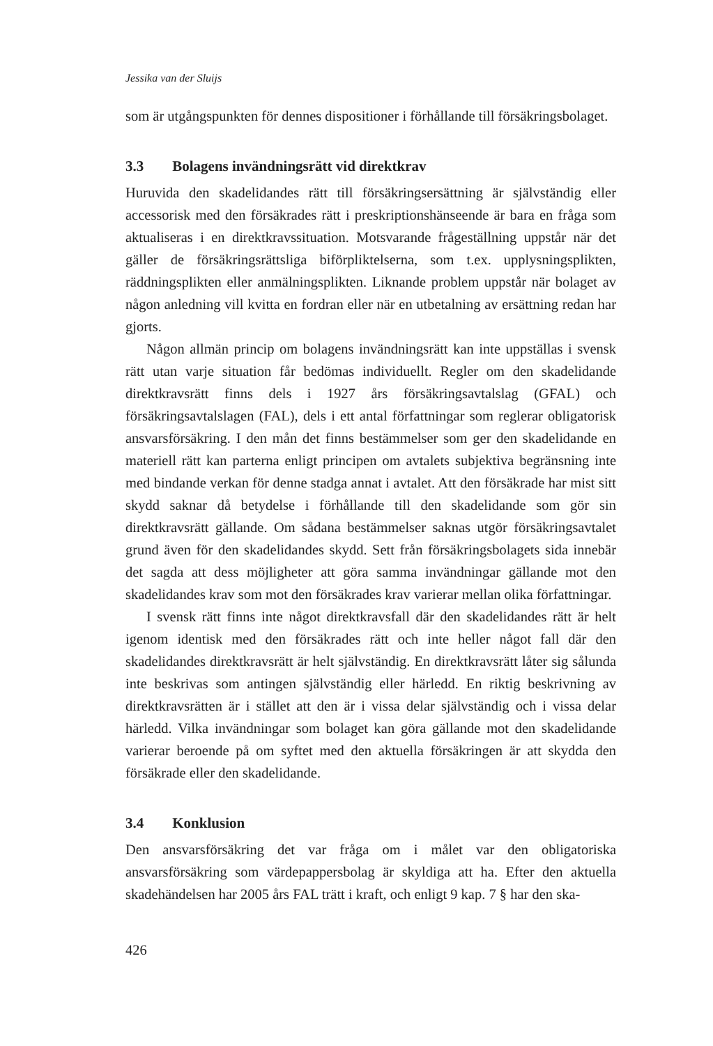Jessika van der Sluijs
som är utgångspunkten för dennes dispositioner i förhållande till försäkringsbolaget.
3.3 Bolagens invändningsrätt vid direktkrav
Huruvida den skadelidandes rätt till försäkringsersättning är självständig eller accessorisk med den försäkrades rätt i preskriptionshänseende är bara en fråga som aktualiseras i en direktkravssituation. Motsvarande frågeställning uppstår när det gäller de försäkringsrättsliga biförpliktelserna, som t.ex. upplysningsplikten, räddningsplikten eller anmälningsplikten. Liknande problem uppstår när bolaget av någon anledning vill kvitta en fordran eller när en utbetalning av ersättning redan har gjorts.
Någon allmän princip om bolagens invändningsrätt kan inte uppställas i svensk rätt utan varje situation får bedömas individuellt. Regler om den skadelidande direktkravsrätt finns dels i 1927 års försäkringsavtalslag (GFAL) och försäkringsavtalslagen (FAL), dels i ett antal författningar som reglerar obligatorisk ansvarsförsäkring. I den mån det finns bestämmelser som ger den skadelidande en materiell rätt kan parterna enligt principen om avtalets subjektiva begränsning inte med bindande verkan för denne stadga annat i avtalet. Att den försäkrade har mist sitt skydd saknar då betydelse i förhållande till den skadelidande som gör sin direktkravsrätt gällande. Om sådana bestämmelser saknas utgör försäkringsavtalet grund även för den skadelidandes skydd. Sett från försäkringsbolagets sida innebär det sagda att dess möjligheter att göra samma invändningar gällande mot den skadelidandes krav som mot den försäkrades krav varierar mellan olika författningar.
I svensk rätt finns inte något direktkravsfall där den skadelidandes rätt är helt igenom identisk med den försäkrades rätt och inte heller något fall där den skadelidandes direktkravsrätt är helt självständig. En direktkravsrätt låter sig sålunda inte beskrivas som antingen självständig eller härledd. En riktig beskrivning av direktkravsrätten är i stället att den är i vissa delar självständig och i vissa delar härledd. Vilka invändningar som bolaget kan göra gällande mot den skadelidande varierar beroende på om syftet med den aktuella försäkringen är att skydda den försäkrade eller den skadelidande.
3.4 Konklusion
Den ansvarsförsäkring det var fråga om i målet var den obligatoriska ansvarsförsäkring som värdepappersbolag är skyldiga att ha. Efter den aktuella skadehändelsen har 2005 års FAL trätt i kraft, och enligt 9 kap. 7 § har den ska-
426